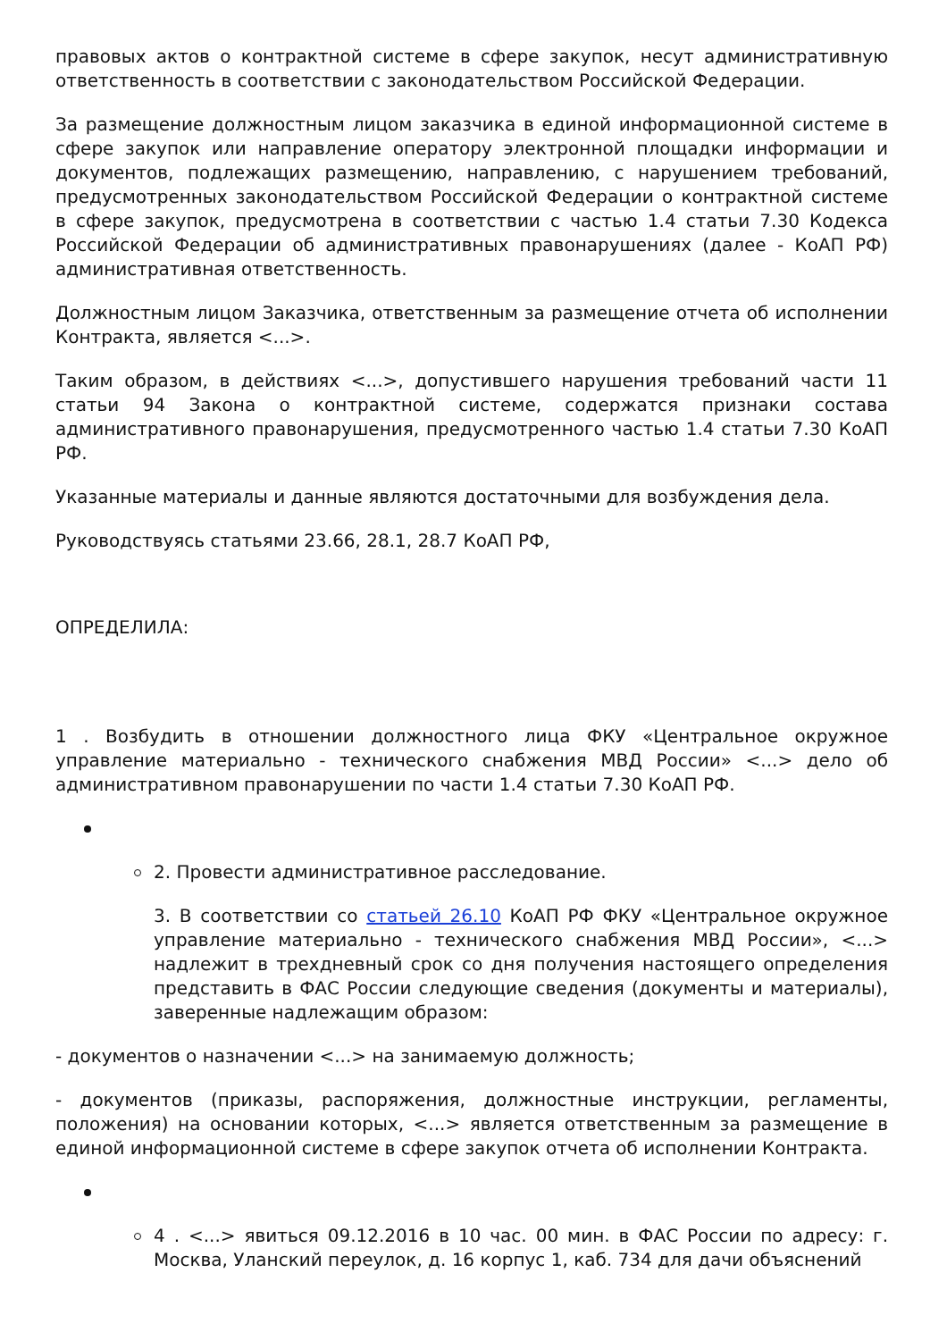правовых актов о контрактной системе в сфере закупок, несут административную ответственность в соответствии с законодательством Российской Федерации.
За размещение должностным лицом заказчика в единой информационной системе в сфере закупок или направление оператору электронной площадки информации и документов, подлежащих размещению, направлению, с нарушением требований, предусмотренных законодательством Российской Федерации о контрактной системе в сфере закупок, предусмотрена в соответствии с частью 1.4 статьи 7.30 Кодекса Российской Федерации об административных правонарушениях (далее - КоАП РФ) административная ответственность.
Должностным лицом Заказчика, ответственным за размещение отчета об исполнении Контракта, является <...>.
Таким образом, в действиях <...>, допустившего нарушения требований части 11 статьи 94 Закона о контрактной системе, содержатся признаки состава административного правонарушения, предусмотренного частью 1.4 статьи 7.30 КоАП РФ.
Указанные материалы и данные являются достаточными для возбуждения дела.
Руководствуясь статьями 23.66, 28.1, 28.7 КоАП РФ,
ОПРЕДЕЛИЛА:
1 . Возбудить в отношении должностного лица ФКУ «Центральное окружное управление материально - технического снабжения МВД России» <...> дело об административном правонарушении по части 1.4 статьи 7.30 КоАП РФ.
2. Провести административное расследование.
3. В соответствии со статьей 26.10 КоАП РФ ФКУ «Центральное окружное управление материально - технического снабжения МВД России», <...> надлежит в трехдневный срок со дня получения настоящего определения представить в ФАС России следующие сведения (документы и материалы), заверенные надлежащим образом:
- документов о назначении <...> на занимаемую должность;
- документов (приказы, распоряжения, должностные инструкции, регламенты, положения) на основании которых, <...> является ответственным за размещение в единой информационной системе в сфере закупок отчета об исполнении Контракта.
4 . <...> явиться 09.12.2016 в 10 час. 00 мин. в ФАС России по адресу: г. Москва, Уланский переулок, д. 16 корпус 1, каб. 734 для дачи объяснений